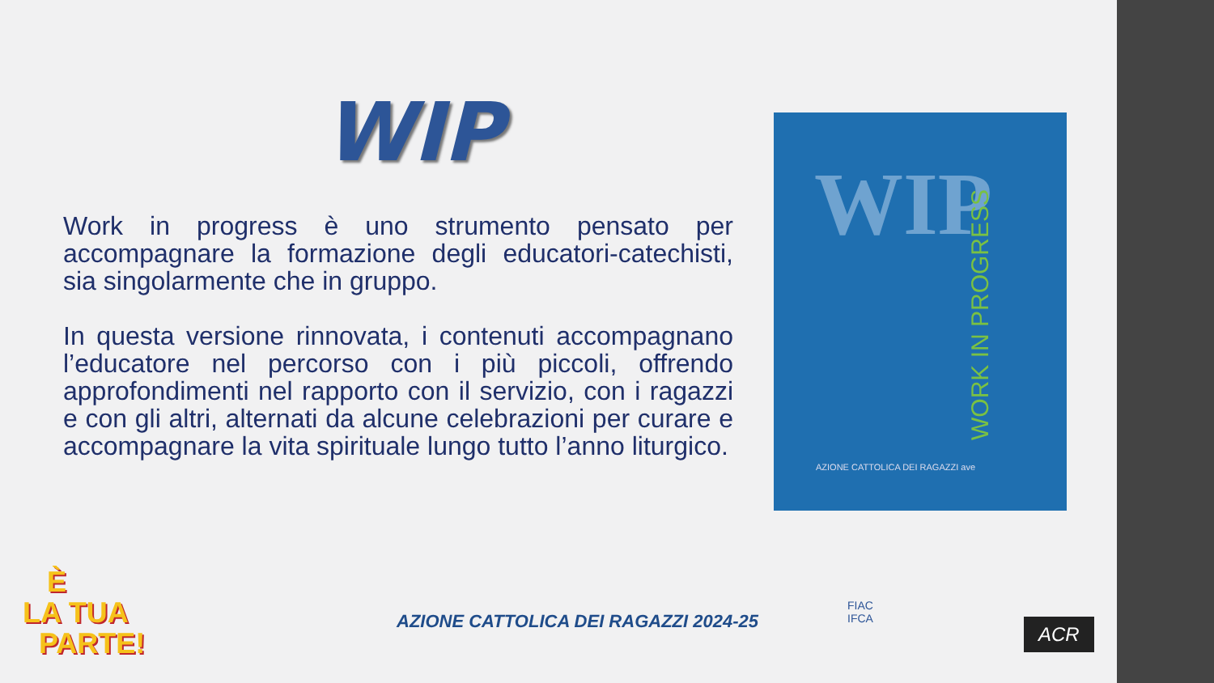WIP
Work in progress è uno strumento pensato per accompagnare la formazione degli educatori-catechisti, sia singolarmente che in gruppo.
In questa versione rinnovata, i contenuti accompagnano l’educatore nel percorso con i più piccoli, offrendo approfondimenti nel rapporto con il servizio, con i ragazzi e con gli altri, alternati da alcune celebrazioni per curare e accompagnare la vita spirituale lungo tutto l’anno liturgico.
WIP
WORK IN PROGRESS
AZIONE CATTOLICA DEI RAGAZZI ave
È
LA TUA
PARTE!
AZIONE CATTOLICA DEI RAGAZZI 2024-25
FIAC
IFCA
ACR